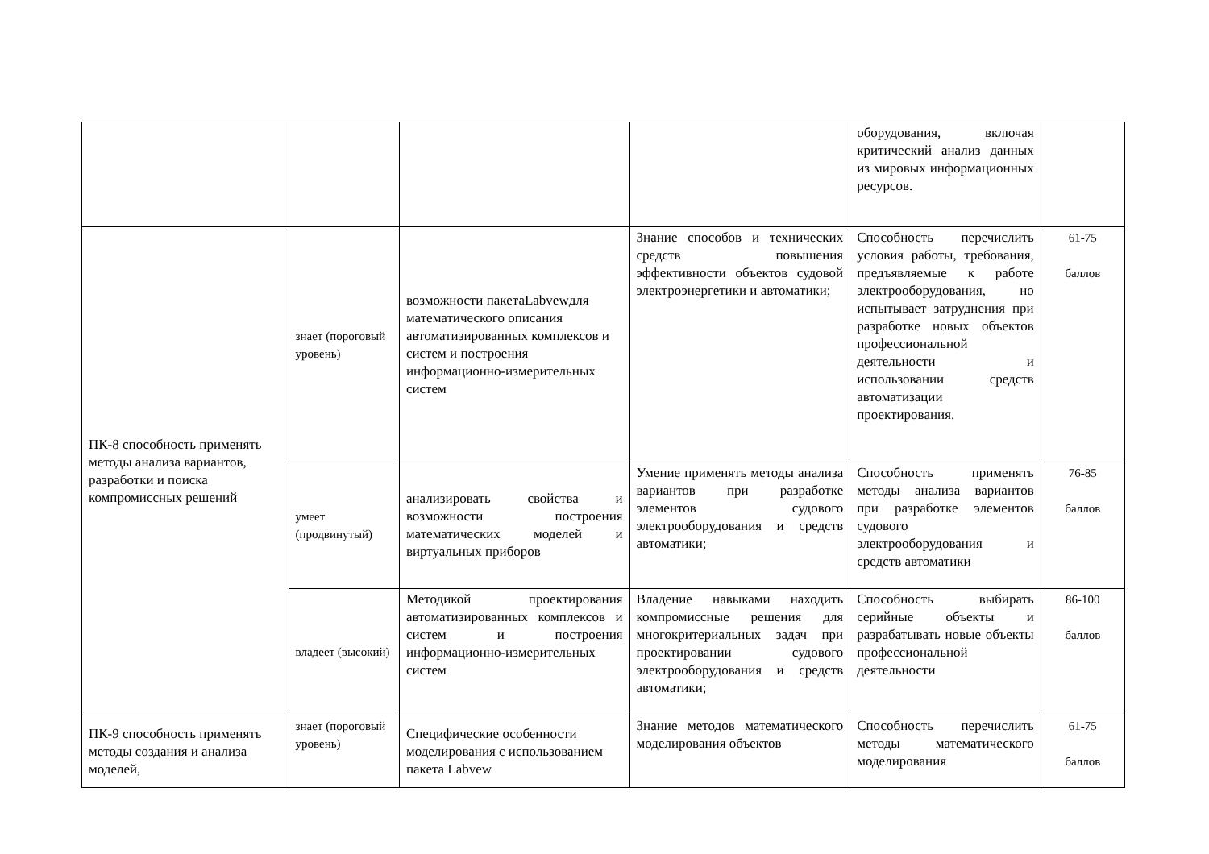| | | | | оборудования, включая критический анализ данных из мировых информационных ресурсов. | |
| ПК-8 способность применять методы анализа вариантов, разработки и поиска компромиссных решений | знает (пороговый уровень) | возможности пакетаLabvewдля математического описания автоматизированных комплексов и систем и построения информационно-измерительных систем | Знание способов и технических средств повышения эффективности объектов судовой электроэнергетики и автоматики; | Способность перечислить условия работы, требования, предъявляемые к работе электрооборудования, но испытывает затруднения при разработке новых объектов профессиональной деятельности и использовании средств автоматизации проектирования. | 61-75 баллов |
| | умеет (продвинутый) | анализировать свойства и возможности построения математических моделей и виртуальных приборов | Умение применять методы анализа вариантов при разработке элементов судового электрооборудования и средств автоматики; | Способность применять методы анализа вариантов при разработке элементов судового электрооборудования и средств автоматики | 76-85 баллов |
| | владеет (высокий) | Методикой проектирования автоматизированных комплексов и систем и построения информационно-измерительных систем | Владение навыками находить компромиссные решения для многокритериальных задач при проектировании судового электрооборудования и средств автоматики; | Способность выбирать серийные объекты и разрабатывать новые объекты профессиональной деятельности | 86-100 баллов |
| ПК-9 способность применять методы создания и анализа моделей, | знает (пороговый уровень) | Специфические особенности моделирования с использованием пакета Labvew | Знание методов математического моделирования объектов | Способность перечислить методы математического моделирования | 61-75 баллов |